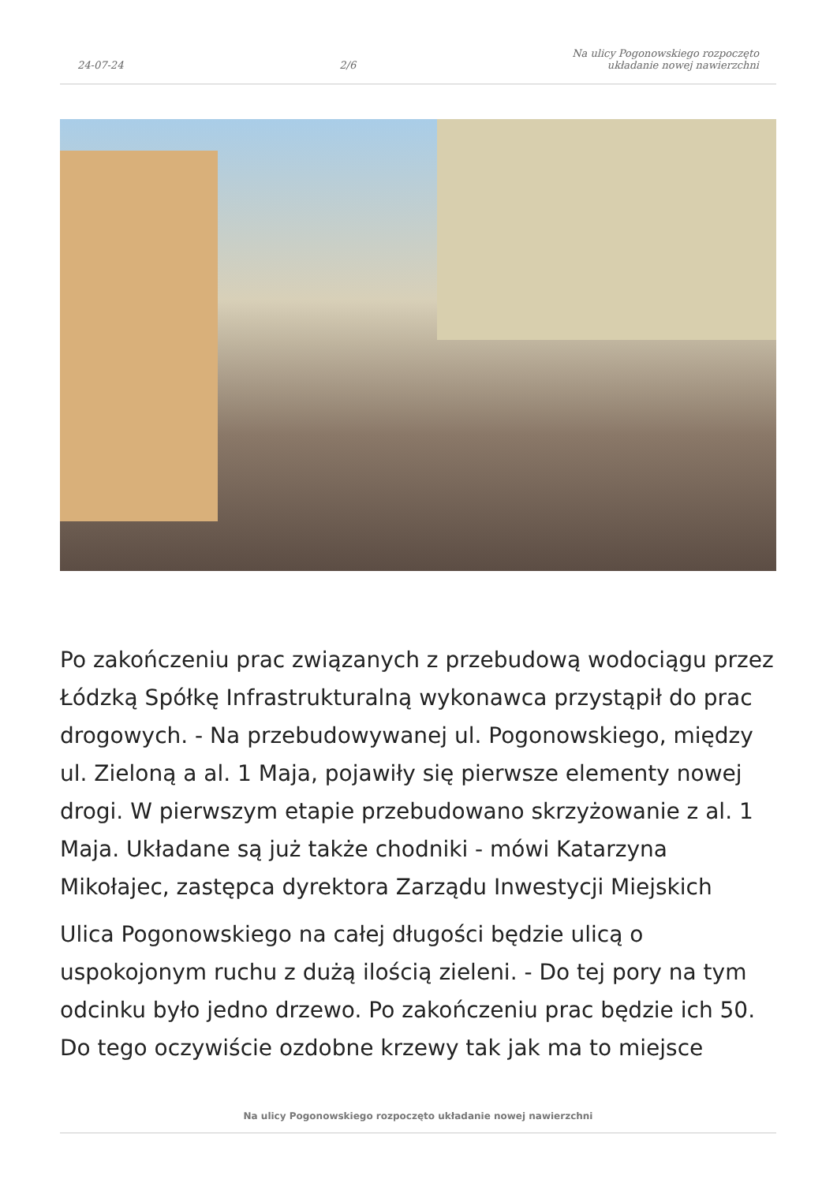24-07-24 2/6 Na ulicy Pogonowskiego rozpoczęto
układanie nowej nawierzchni
Po zakończeniu prac związanych z przebudową wodociągu przez Łódzką Spółkę Infrastrukturalną wykonawca przystąpił do prac drogowych. - Na przebudowywanej ul. Pogonowskiego, między ul. Zieloną a al. 1 Maja, pojawiły się pierwsze elementy nowej drogi. W pierwszym etapie przebudowano skrzyżowanie z al. 1 Maja. Układane są już także chodniki - mówi Katarzyna Mikołajec, zastępca dyrektora Zarządu Inwestycji Miejskich
Ulica Pogonowskiego na całej długości będzie ulicą o uspokojonym ruchu z dużą ilością zieleni. - Do tej pory na tym odcinku było jedno drzewo. Po zakończeniu prac będzie ich 50. Do tego oczywiście ozdobne krzewy tak jak ma to miejsce
Na ulicy Pogonowskiego rozpoczęto układanie nowej nawierzchni